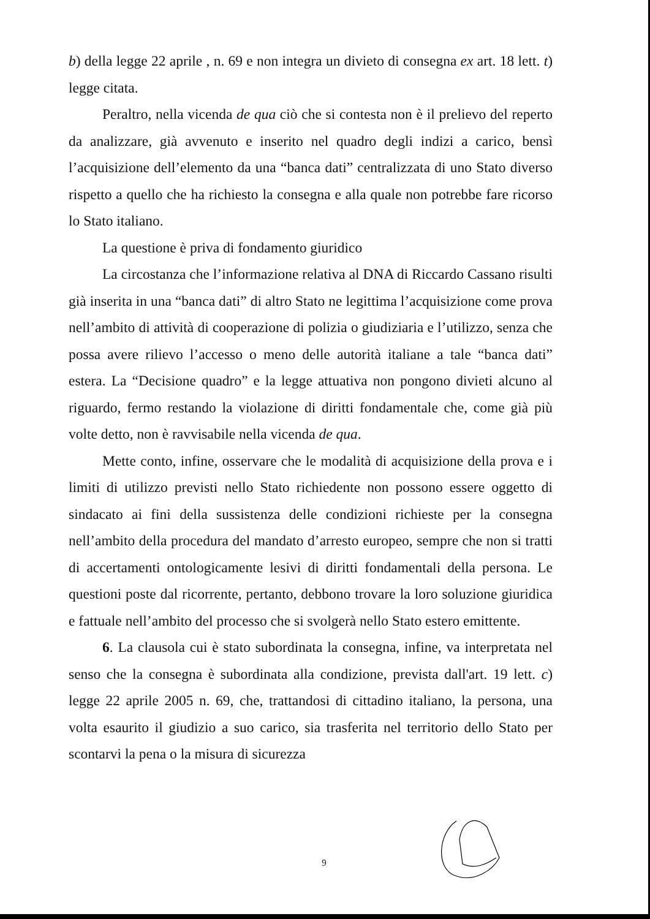b) della legge 22 aprile , n. 69 e non integra un divieto di consegna ex art. 18 lett. t) legge citata.
Peraltro, nella vicenda de qua ciò che si contesta non è il prelievo del reperto da analizzare, già avvenuto e inserito nel quadro degli indizi a carico, bensì l’acquisizione dell’elemento da una “banca dati” centralizzata di uno Stato diverso rispetto a quello che ha richiesto la consegna e alla quale non potrebbe fare ricorso lo Stato italiano.
La questione è priva di fondamento giuridico
La circostanza che l’informazione relativa al DNA di Riccardo Cassano risulti già inserita in una “banca dati” di altro Stato ne legittima l’acquisizione come prova nell’ambito di attività di cooperazione di polizia o giudiziaria e l’utilizzo, senza che possa avere rilievo l’accesso o meno delle autorità italiane a tale “banca dati” estera. La “Decisione quadro” e la legge attuativa non pongono divieti alcuno al riguardo, fermo restando la violazione di diritti fondamentale che, come già più volte detto, non è ravvisabile nella vicenda de qua.
Mette conto, infine, osservare che le modalità di acquisizione della prova e i limiti di utilizzo previsti nello Stato richiedente non possono essere oggetto di sindacato ai fini della sussistenza delle condizioni richieste per la consegna nell’ambito della procedura del mandato d’arresto europeo, sempre che non si tratti di accertamenti ontologicamente lesivi di diritti fondamentali della persona. Le questioni poste dal ricorrente, pertanto, debbono trovare la loro soluzione giuridica e fattuale nell’ambito del processo che si svolgerà nello Stato estero emittente.
6. La clausola cui è stato subordinata la consegna, infine, va interpretata nel senso che la consegna è subordinata alla condizione, prevista dall'art. 19 lett. c) legge 22 aprile 2005 n. 69, che, trattandosi di cittadino italiano, la persona, una volta esaurito il giudizio a suo carico, sia trasferita nel territorio dello Stato per scontarvi la pena o la misura di sicurezza
9